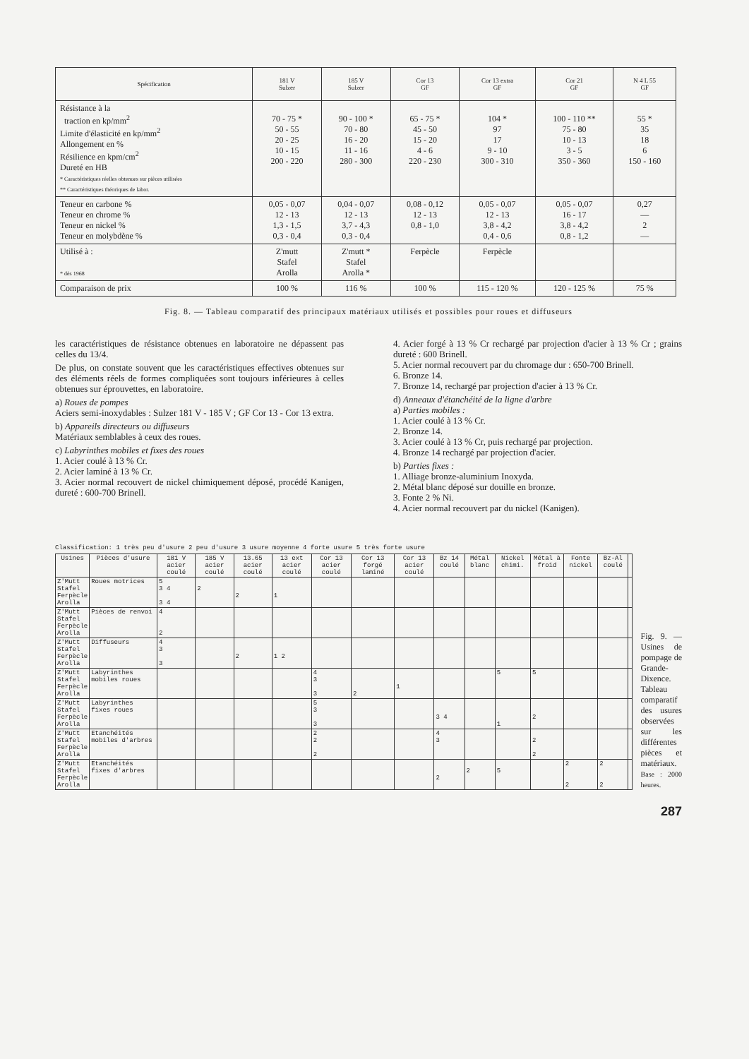| Spécification | 181 V Sulzer | 185 V Sulzer | Cor 13 GF | Cor 13 extra GF | Cor 21 GF | N 4 L 55 GF |
| --- | --- | --- | --- | --- | --- | --- |
| Résistance à la traction en kp/mm<sup>2</sup> Limite d'élasticité en kp/mm<sup>2</sup> Allongement en % Résilience en kpm/cm<sup>2</sup> Dureté en HB * Caractéristiques réelles obtenues sur pièces utilisées ** Caractéristiques théoriques de labor. | 70 - 75 * 50 - 55 20 - 25 10 - 15 200 - 220 | 90 - 100 * 70 - 80 16 - 20 11 - 16 280 - 300 | 65 - 75 * 45 - 50 15 - 20 4 - 6 220 - 230 | 104 * 97 17 9 - 10 300 - 310 | 100 - 110 ** 75 - 80 10 - 13 3 - 5 350 - 360 | 55 * 35 18 6 150 - 160 |
| Teneur en carbone % Teneur en chrome % Teneur en nickel % Teneur en molybdène % | 0,05 - 0,07 12 - 13 1,3 - 1,5 0,3 - 0,4 | 0,04 - 0,07 12 - 13 3,7 - 4,3 0,3 - 0,4 | 0,08 - 0,12 12 - 13 0,8 - 1,0 | 0,05 - 0,07 12 - 13 3,8 - 4,2 0,4 - 0,6 | 0,05 - 0,07 16 - 17 3,8 - 4,2 0,8 - 1,2 | 0,27 — 2 — |
| Utilisé à : * dès 1968 | Z'mutt Stafel Arolla | Z'mutt * Stafel Arolla * | Ferpècle | Ferpècle | | |
| Comparaison de prix | 100 % | 116 % | 100 % | 115 - 120 % | 120 - 125 % | 75 % |
Fig. 8. — Tableau comparatif des principaux matériaux utilisés et possibles pour roues et diffuseurs
les caractéristiques de résistance obtenues en laboratoire ne dépassent pas celles du 13/4.
De plus, on constate souvent que les caractéristiques effectives obtenues sur des éléments réels de formes compliquées sont toujours inférieures à celles obtenues sur éprouvettes, en laboratoire.
a) Roues de pompes
Aciers semi-inoxydables : Sulzer 181 V - 185 V ; GF Cor 13 - Cor 13 extra.
b) Appareils directeurs ou diffuseurs
Matériaux semblables à ceux des roues.
c) Labyrinthes mobiles et fixes des roues
1. Acier coulé à 13 % Cr.
2. Acier laminé à 13 % Cr.
3. Acier normal recouvert de nickel chimiquement déposé, procédé Kanigen, dureté : 600-700 Brinell.
4. Acier forgé à 13 % Cr rechargé par projection d'acier à 13 % Cr ; grains dureté : 600 Brinell.
5. Acier normal recouvert par du chromage dur : 650-700 Brinell.
6. Bronze 14.
7. Bronze 14, rechargé par projection d'acier à 13 % Cr.
d) Anneaux d'étanchéité de la ligne d'arbre
a) Parties mobiles :
1. Acier coulé à 13 % Cr.
2. Bronze 14.
3. Acier coulé à 13 % Cr, puis rechargé par projection.
4. Bronze 14 rechargé par projection d'acier.
b) Parties fixes :
1. Alliage bronze-aluminium Inoxyda.
2. Métal blanc déposé sur douille en bronze.
3. Fonte 2 % Ni.
4. Acier normal recouvert par du nickel (Kanigen).
Classification: 1 très peu d'usure 2 peu d'usure 3 usure moyenne 4 forte usure 5 très forte usure
| Usines | Pièces d'usure | 181 V acier coulé | 185 V acier coulé | 13.65 acier coulé | 13 ext acier coulé | Cor 13 acier coulé | Cor 13 forgé laminé | Cor 13 acier coulé | Bz 14 coulé | Métal blanc | Nickel chimi. | Métal à froid | Fonte nickel | Bz-Al coulé | |
| --- | --- | --- | --- | --- | --- | --- | --- | --- | --- | --- | --- | --- | --- | --- | --- |
| Z'Mutt Stafel Ferpècle Arolla | Roues motrices | 5 3 4 3 4 | 2 | 2 | 1 | | | | | | | | | | |
| Z'Mutt Stafel Ferpècle Arolla | Pièces de renvoi | 4 2 | | | | | | | | | | | | | |
| Z'Mutt Stafel Ferpècle Arolla | Diffuseurs | 4 3 3 | | 2 | 1 2 | | | | | | | | | | |
| Z'Mutt Stafel Ferpècle Arolla | Labyrinthes mobiles roues | | | | | 4 3 3 | 2 | 1 | | | 5 | 5 | | | |
| Z'Mutt Stafel Ferpècle Arolla | Labyrinthes fixes roues | | | | | 5 3 3 | | | 3 4 | | 1 | 2 | | | |
| Z'Mutt Stafel Ferpècle Arolla | Etanchéités mobiles d'arbres | | | | | 2 2 2 | | | 4 3 | | | 2 2 | | | |
| Z'Mutt Stafel Ferpècle Arolla | Etanchéités fixes d'arbres | | | | | | | | 2 | 2 | 5 | | 2 2 | 2 2 | |
Fig. 9. — Usines de pompage de Grande-Dixence. Tableau comparatif des usures observées sur les différentes pièces et matériaux.
Base : 2000 heures.
287